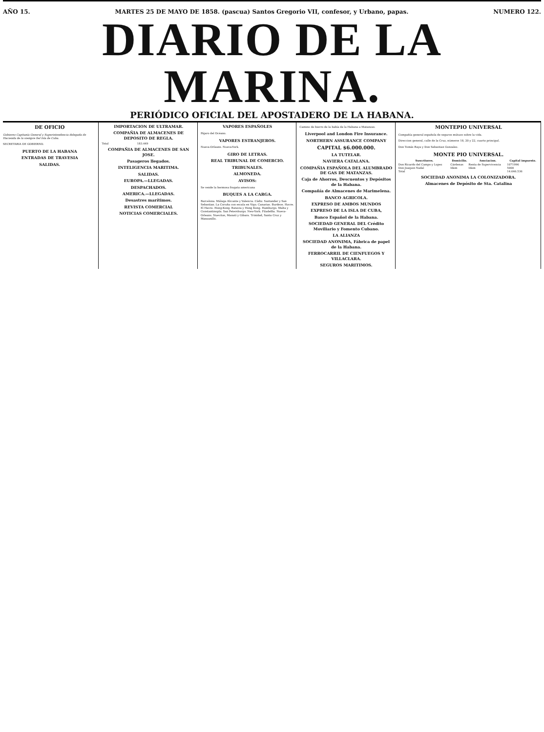AÑO 15. MARTES 25 DE MAYO DE 1858. (pascua) Santos Gregorio VII, confesor, y Urbano, papas. NUMERO 122.
DIARIO DE LA MARINA.
PERIÓDICO OFICIAL DEL APOSTADERO DE LA HABANA.
DE OFICIO
Gobierno Capitanía General y Superintendencia delegada de Hacienda de la siempre fiel Isla de Cuba.
SECRETARIA DE GOBIERNO.
PUERTO DE LA HABANA
ENTRADAS DE TRAVESIA
SALIDAS.
IMPORTACION DE ULTRAMAR.
COMPAÑIA DE ALMACENES DE DEPOSITO DE REGLA.
| Total | 183.449 |
COMPAÑIA DE ALMACENES DE SAN JOSE.
Pasageros llegados.
INTELIGENCIA MARITIMA.
SALIDAS.
EUROPA.—LLEGADAS.
DESPACHADOS.
AMERICA.—LLEGADAS.
Desastres marítimos.
REVISTA COMERCIAL
NOTICIAS COMERCIALES.
VAPORES ESPAÑOLES
Pájaro del Océano.
VAPORES ESTRANJEROS.
Nueva-Orleans. Nueva-York.
GIRO DE LETRAS.
REAL TRIBUNAL DE COMERCIO.
TRIBUNALES.
ALMONEDA.
AVISOS:
Se vende la hermosa fragata americana
BUQUES A LA CARGA.
Barcelona. Málaga Alicante y Valencia. Cádiz. Santander y San Sebastian. La Coruña con escala en Vigo. Canarias. Burdeos. Havre. El Havre. Hong-Kong. Batavia y Hong Kong. Hamburgo. Malta y Constantinopla. San Petersburgo. New-York. Filadelfia. Nueva-Orleans. Nuevitas, Manatí y Gibara. Trinidad, Santa Cruz y Manzanillo.
Camino de hierro de la bahía de la Habana a Matanzas.
Liverpool and London Fire Insurance.
NORTHERN ASSURANCE COMPANY
CAPITAL $6.000.000.
LA TUTELAR.
NAVIERA CATALANA.
COMPAÑIA ESPAÑOLA DEL ALUMBRADO DE GAS DE MATANZAS.
Caja de Ahorros, Descuentos y Depósitos de la Habana.
Compañía de Almacenes de Marimelena.
BANCO AGRICOLA.
EXPRESO DE AMBOS MUNDOS
EXPRESO DE LA ISLA DE CUBA,
Banco Español de la Habana.
SOCIEDAD GENERAL DEL Crédito Moviliario y Fomento Cubano.
LA ALIANZA
SOCIEDAD ANONIMA, Fábrica de papel de la Habana.
FERROCARRIL DE CIENFUEGOS Y VILLACLARA.
SEGUROS MARITIMOS.
MONTEPIO UNIVERSAL
Compañía general española de seguros mútuos sobre la vida.
Direccion general, calle de la Cruz, números 18, 20 y 22, cuarto principal.
Don Tomás Raya y Don Sebastian Gonzalez.
MONTE PIO UNIVERSAL.
| Suscritores. | Domicilio. | Asociacion. | Capital impuesto. |
| --- | --- | --- | --- |
| Don Ricardo del Campo y Lopez | Cárdenas | Renta de Supervivencia | 1071996 |
| Don Joaquin Nadal | Idem | Idem | 5000 |
| Total | | | 14.646.536 |
SOCIEDAD ANONIMA LA COLONIZADORA.
Almacenes de Depósito de Sta. Catalina